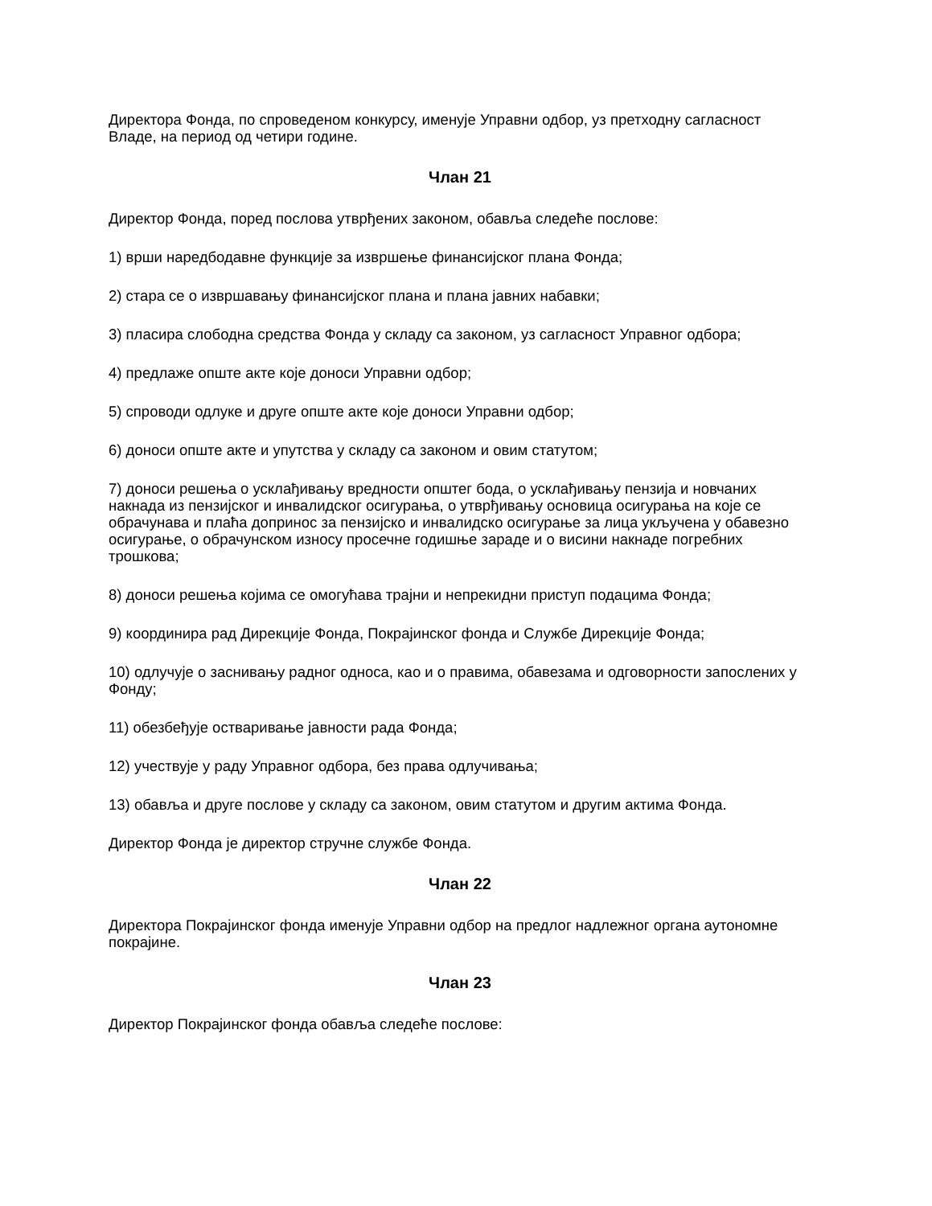Директора Фонда, по спроведеном конкурсу, именује Управни одбор, уз претходну сагласност Владе, на период од четири године.
Члан 21
Директор Фонда, поред послова утврђених законом, обавља следеће послове:
1) врши наредбодавне функције за извршење финансијског плана Фонда;
2) стара се о извршавању финансијског плана и плана јавних набавки;
3) пласира слободна средства Фонда у складу са законом, уз сагласност Управног одбора;
4) предлаже опште акте које доноси Управни одбор;
5) спроводи одлуке и друге опште акте које доноси Управни одбор;
6) доноси опште акте и упутства у складу са законом и овим статутом;
7) доноси решења о усклађивању вредности општег бода, о усклађивању пензија и новчаних накнада из пензијског и инвалидског осигурања, о утврђивању основица осигурања на које се обрачунава и плаћа допринос за пензијско и инвалидско осигурање за лица укључена у обавезно осигурање, о обрачунском износу просечне годишње зараде и о висини накнаде погребних трошкова;
8) доноси решења којима се омогућава трајни и непрекидни приступ подацима Фонда;
9) координира рад Дирекције Фонда, Покрајинског фонда и Службе Дирекције Фонда;
10) одлучује о заснивању радног односа, као и о правима, обавезама и одговорности запослених у Фонду;
11) обезбеђује остваривање јавности рада Фонда;
12) учествује у раду Управног одбора, без права одлучивања;
13) обавља и друге послове у складу са законом, овим статутом и другим актима Фонда.
Директор Фонда је директор стручне службе Фонда.
Члан 22
Директора Покрајинског фонда именује Управни одбор на предлог надлежног органа аутономне покрајине.
Члан 23
Директор Покрајинског фонда обавља следеће послове: